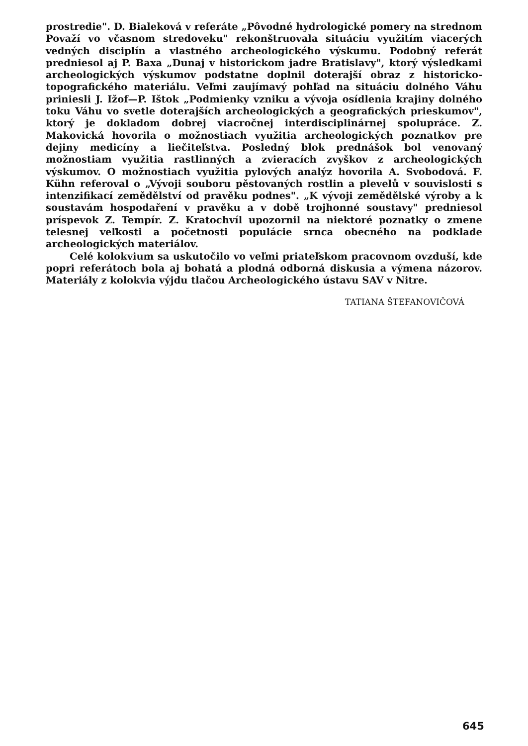prostredie". D. Bialeková v referáte „Pôvodné hydrologické pomery na strednom Považí vo včasnom stredoveku" rekonštruovala situáciu využitím viacerých vedných disciplín a vlastného archeologického výskumu. Podobný referát predniesol aj P. Baxa „Dunaj v historickom jadre Bratislavy", ktorý výsledkami archeologických výskumov podstatne doplnil doterajší obraz z historicko-topografického materiálu. Veľmi zaujímavý pohľad na situáciu dolného Váhu priniesli J. Ižof—P. Ištok „Podmienky vzniku a vývoja osídlenia krajiny dolného toku Váhu vo svetle doterajších archeologických a geografických prieskumov", ktorý je dokladom dobrej viacročnej interdisciplinárnej spolupráce. Z. Makovická hovorila o možnostiach využitia archeologických poznatkov pre dejiny medicíny a liečiteľstva. Posledný blok prednášok bol venovaný možnostiam využitia rastlinných a zvieracích zvyškov z archeologických výskumov. O možnostiach využitia pylových analýz hovorila A. Svobodová. F. Kühn referoval o „Vývoji souboru pěstovaných rostlin a plevelů v souvislosti s intenzifikací zemědělství od pravěku podnes". „K vývoji zemědělské výroby a k soustavám hospodaření v pravěku a v době trojhonné soustavy" predniesol príspevok Z. Tempír. Z. Kratochvíl upozornil na niektoré poznatky o zmene telesnej veľkosti a početnosti populácie srnca obecného na podklade archeologických materiálov.
Celé kolokvium sa uskutočilo vo veľmi priateľskom pracovnom ovzduší, kde popri referátoch bola aj bohatá a plodná odborná diskusia a výmena názorov. Materiály z kolokvia výjdu tlačou Archeologického ústavu SAV v Nitre.
TATIANA ŠTEFANOVIČOVÁ
645